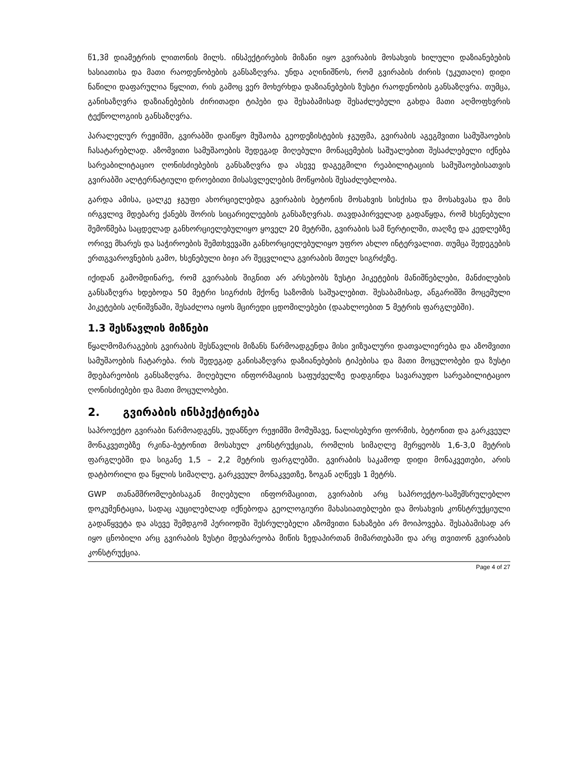წ1,3მ დიამეტრის ლითონის მილს. ინსპექტირების მიზანი იყო გვირაბის მოსახვის ხილული დაზიანებების ხასიათისა და მათი რაოდენობების განსაზღვრა. უნდა აღინიშნოს, რომ გვირაბის ძირის (უკუთაღი) დიდი ნაწილი დაფარულია წყლით, რის გამოც ვერ მოხერხდა დაზიანებების ზუსტი რაოდენობის განსაზღვრა. თუმცა, განისაზღვრა დაზიანებების ძირითადი ტიპები და შესაბამისად შესაძლებელი გახდა მათი აღმოფხვრის ტექნოლოგიის განსაზღვრა.
პარალელურ რეჟიმში, გვირაბში დაიწყო მუშაობა გეოდეზისტების ჯგუფმა, გვირაბის აგეგმვითი სამუშაოების ჩასატარებლად. აზომვითი სამუშაოების შედეგად მიღებული მონაცემების საშუალებით შესაძლებელი იქნება სარეაბილიტაციო ღონისძიებების განსაზღვრა და ასევე დაგეგმილი რეაბილიტაციის სამუშაოებისათვის გვირაბში ალტერნატიული დროებითი მისასვლელების მოწყობის შესაძლებლობა.
გარდა ამისა, ცალკე ჯგუფი ახორციელებდა გვირაბის ბეტონის მოსახვის სისქისა და მოსახვასა და მის ირგვლივ მდებარე ქანებს შორის სიცარიელეების განსაზღვრას. თავდაპირველად გადაწყდა, რომ ხსენებული შემოწმება საცდელად განხორციელებულიყო ყოველ 20 მეტრში, გვირაბის სამ წერტილში, თაღზე და კედლებზე ორივე მხარეს და საჭიროების შემთხვევაში განხორციელებულიყო უფრო ახლო ინტერვალით. თუმცა შედეგების ერთგვაროვნების გამო, ხსენებული ბიჯი არ შეცვლილა გვირაბის მთელ სიგრძეზე.
იქიდან გამომდინარე, რომ გვირაბის შიგნით არ არსებობს ზუსტი პიკეტების მანიშნებლები, მანძილების განსაზღვრა ხდებოდა 50 მეტრი სიგრძის მქონე საზომის საშუალებით. შესაბამისად, ანგარიშში მოცემული პიკეტების აღნიშვნაში, შესაძლოა იყოს მცირედი ცდომილებები (დაახლოებით 5 მეტრის ფარგლებში).
1.3 შესწავლის მიზნები
წყალმომარაგების გვირაბის შესწავლის მიზანს წარმოადგენდა მისი ვიზუალური დათვალიერება და აზომვითი სამუშაოების ჩატარება. რის შედეგად განისაზღვრა დაზიანებების ტიპებისა და მათი მოცულობები და ზუსტი მდებარეობის განსაზღვრა. მიღებული ინფორმაციის საფუძველზე დადგინდა სავარაუდო სარეაბილიტაციო ღონისძიებები და მათი მოცულობები.
2. გვირაბის ინსპექტირება
საპროექტო გვირაბი წარმოადგენს, უდაწნეო რეჟიმში მომუშავე, ნალისებური ფორმის, ბეტონით და გარკვეულ მონაკვეთებზე რკინა-ბეტონით მოსახულ კონსტრუქციას, რომლის სიმაღლე მერყეობს 1,6-3,0 მეტრის ფარგლებში და სიგანე 1,5 – 2,2 მეტრის ფარგლებში. გვირაბის საკამოდ დიდი მონაკვეთები, არის დატბორილი და წყლის სიმაღლე, გარკვეულ მონაკვეთზე, ზოგან აღწევს 1 მეტრს.
GWP თანამშრომლებისაგან მიღებული ინფორმაციით, გვირაბის არც საპროექტო-საშემსრულებლო დოკუმენტაცია, სადაც აუცილებლად იქნებოდა გეოლოგიური მახასიათებლები და მოსახვის კონსტრუქციული გადაწყვეტა და ასევე შემდგომ პერიოდში შესრულებელი აზომვითი ნახაზები არ მოიპოვება. შესაბამისად არ იყო ცნობილი არც გვირაბის ზუსტი მდებარეობა მიწის ზედაპირთან მიმართებაში და არც თვითონ გვირაბის კონსტრუქცია.
Page 4 of 27